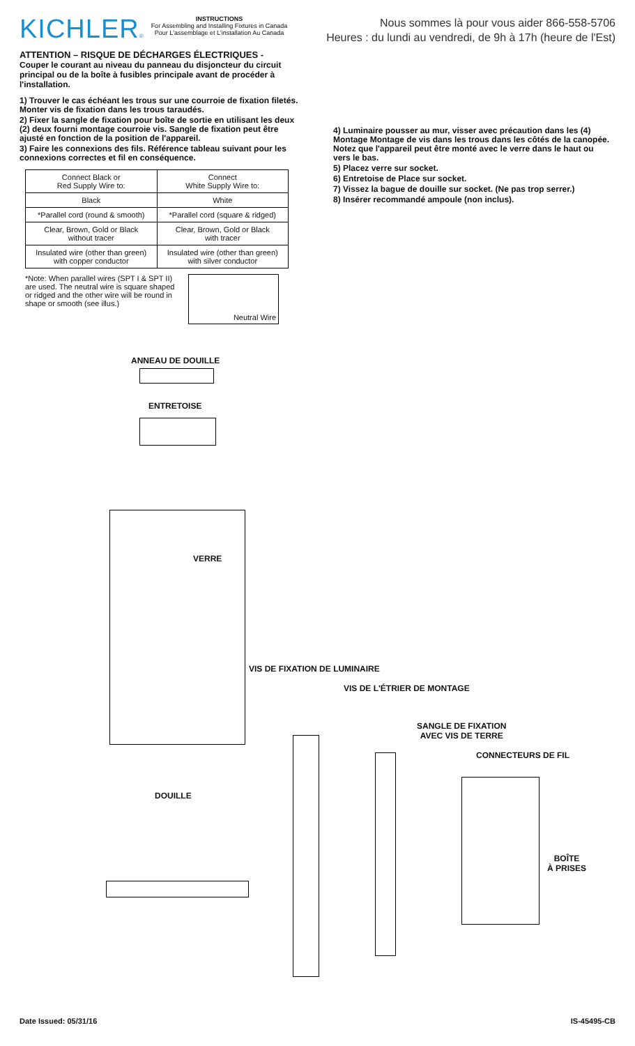KICHLER®
INSTRUCTIONS
For Assembling and Installing Fixtures in Canada
Pour L'assemblage et L'installation Au Canada
Nous sommes là pour vous aider 866-558-5706
Heures : du lundi au vendredi, de 9h à 17h (heure de l'Est)
ATTENTION – RISQUE DE DÉCHARGES ÉLECTRIQUES -
Couper le courant au niveau du panneau du disjoncteur du circuit principal ou de la boîte à fusibles principale avant de procéder à l'installation.
1) Trouver le cas échéant les trous sur une courroie de fixation filetés. Monter vis de fixation dans les trous taraudés.
2) Fixer la sangle de fixation pour boîte de sortie en utilisant les deux (2) deux fourni montage courroie vis. Sangle de fixation peut être ajusté en fonction de la position de l'appareil.
3) Faire les connexions des fils. Référence tableau suivant pour les connexions correctes et fil en conséquence.
| Connect Black or Red Supply Wire to: | Connect White Supply Wire to: |
| --- | --- |
| Black | White |
| *Parallel cord (round & smooth) | *Parallel cord (square & ridged) |
| Clear, Brown, Gold or Black without tracer | Clear, Brown, Gold or Black with tracer |
| Insulated wire (other than green) with copper conductor | Insulated wire (other than green) with silver conductor |
*Note: When parallel wires (SPT I & SPT II) are used. The neutral wire is square shaped or ridged and the other wire will be round in shape or smooth (see illus.)
Neutral Wire
4) Luminaire pousser au mur, visser avec précaution dans les (4) Montage Montage de vis dans les trous dans les côtés de la canopée. Notez que l'appareil peut être monté avec le verre dans le haut ou vers le bas.
5) Placez verre sur socket.
6) Entretoise de Place sur socket.
7) Vissez la bague de douille sur socket. (Ne pas trop serrer.)
8) Insérer recommandé ampoule (non inclus).
ANNEAU DE DOUILLE
ENTRETOISE
VERRE
VIS DE FIXATION DE LUMINAIRE
VIS DE L'ÉTRIER DE MONTAGE
SANGLE DE FIXATION
AVEC VIS DE TERRE
CONNECTEURS DE FIL
DOUILLE
BOÎTE
À PRISES
Date Issued: 05/31/16 IS-45495-CB